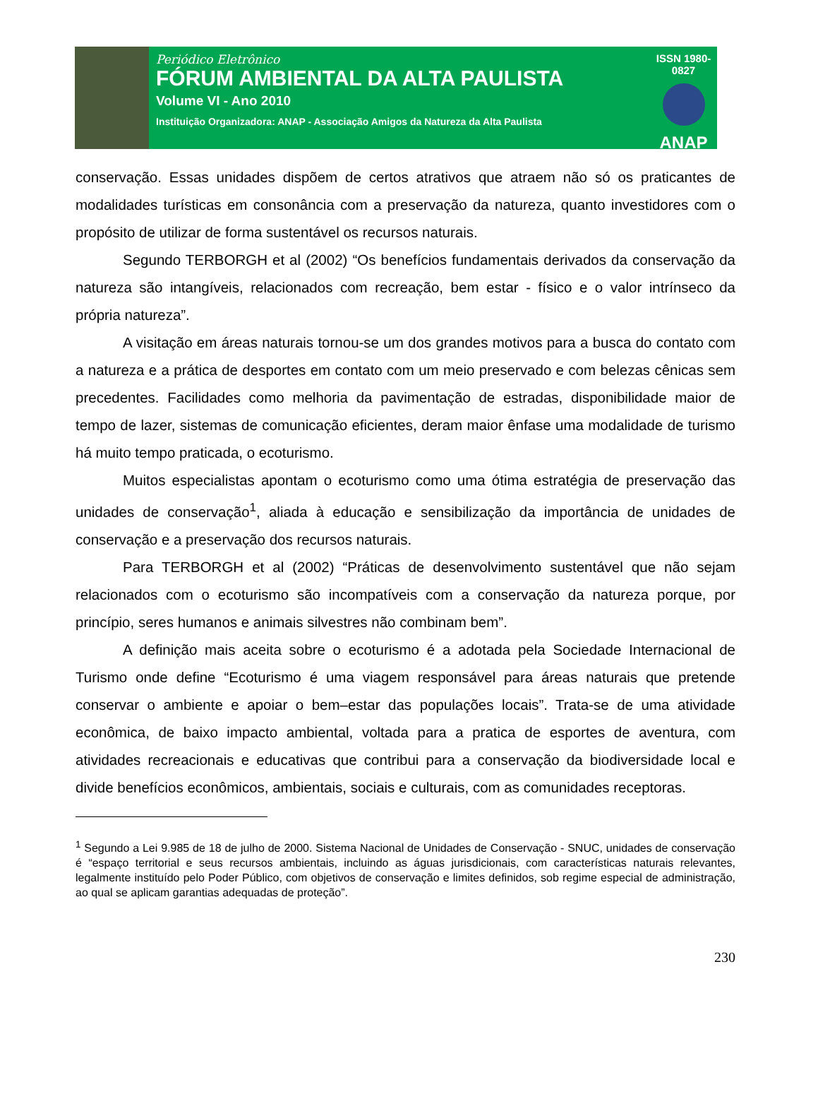Periódico Eletrônico
FÓRUM AMBIENTAL DA ALTA PAULISTA
Volume VI - Ano 2010
Instituição Organizadora: ANAP - Associação Amigos da Natureza da Alta Paulista
ISSN 1980-0827
ANAP
conservação. Essas unidades dispõem de certos atrativos que atraem não só os praticantes de modalidades turísticas em consonância com a preservação da natureza, quanto investidores com o propósito de utilizar de forma sustentável os recursos naturais.
Segundo TERBORGH et al (2002) “Os benefícios fundamentais derivados da conservação da natureza são intangíveis, relacionados com recreação, bem estar - físico e o valor intrínseco da própria natureza”.
A visitação em áreas naturais tornou-se um dos grandes motivos para a busca do contato com a natureza e a prática de desportes em contato com um meio preservado e com belezas cênicas sem precedentes. Facilidades como melhoria da pavimentação de estradas, disponibilidade maior de tempo de lazer, sistemas de comunicação eficientes, deram maior ênfase uma modalidade de turismo há muito tempo praticada, o ecoturismo.
Muitos especialistas apontam o ecoturismo como uma ótima estratégia de preservação das unidades de conservação<sup>1</sup>, aliada à educação e sensibilização da importância de unidades de conservação e a preservação dos recursos naturais.
Para TERBORGH et al (2002) “Práticas de desenvolvimento sustentável que não sejam relacionados com o ecoturismo são incompatíveis com a conservação da natureza porque, por princípio, seres humanos e animais silvestres não combinam bem”.
A definição mais aceita sobre o ecoturismo é a adotada pela Sociedade Internacional de Turismo onde define “Ecoturismo é uma viagem responsável para áreas naturais que pretende conservar o ambiente e apoiar o bem–estar das populações locais”. Trata-se de uma atividade econômica, de baixo impacto ambiental, voltada para a pratica de esportes de aventura, com atividades recreacionais e educativas que contribui para a conservação da biodiversidade local e divide benefícios econômicos, ambientais, sociais e culturais, com as comunidades receptoras.
<sup>1</sup> Segundo a Lei 9.985 de 18 de julho de 2000. Sistema Nacional de Unidades de Conservação - SNUC, unidades de conservação é “espaço territorial e seus recursos ambientais, incluindo as águas jurisdicionais, com características naturais relevantes, legalmente instituído pelo Poder Público, com objetivos de conservação e limites definidos, sob regime especial de administração, ao qual se aplicam garantias adequadas de proteção”.
230